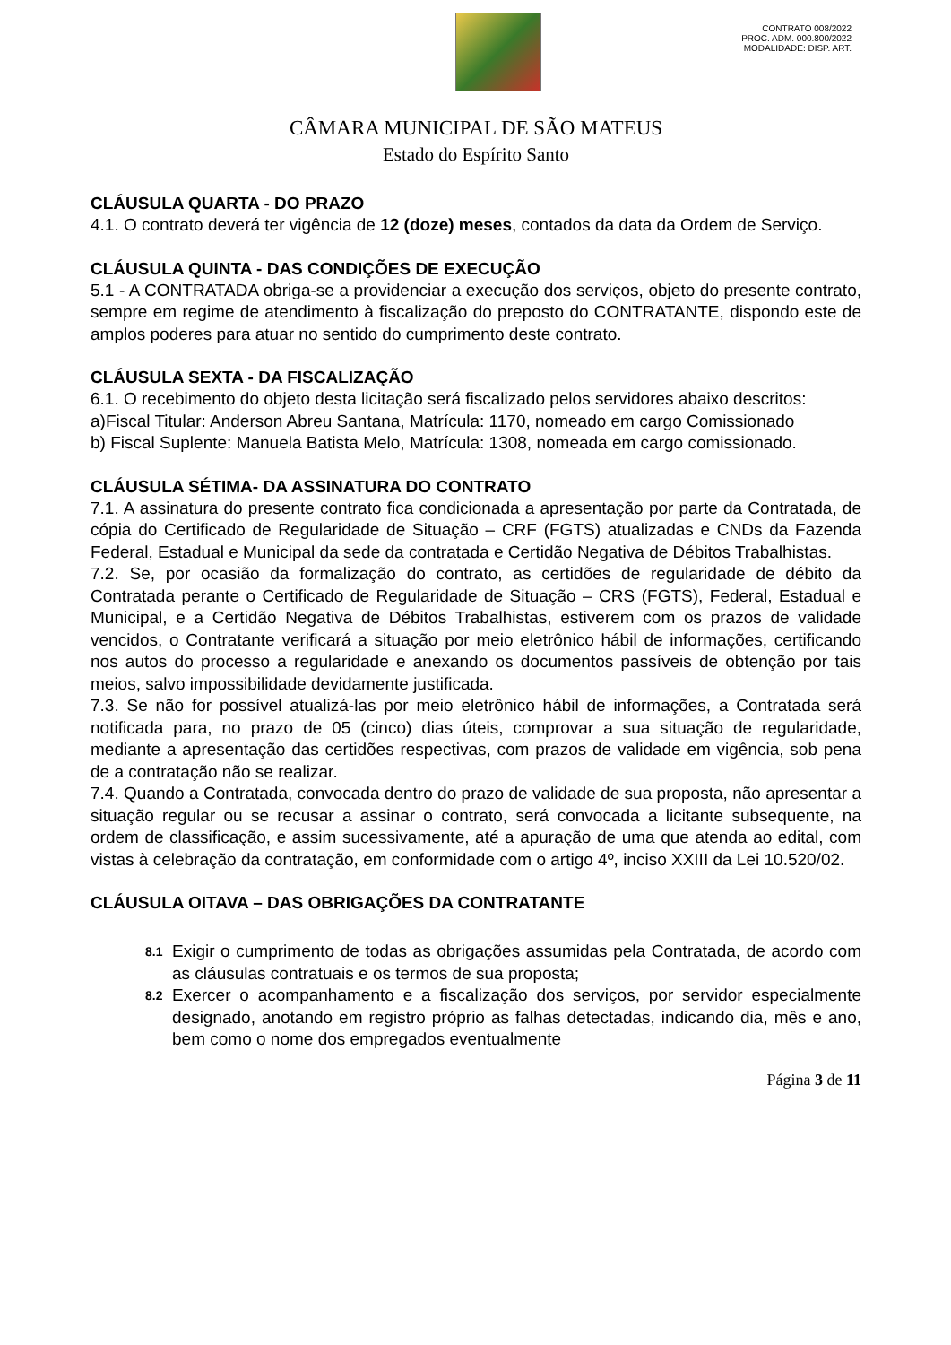CONTRATO 008/2022
PROC. ADM. 000.800/2022
MODALIDADE: DISP. ART.
CÂMARA MUNICIPAL DE SÃO MATEUS
Estado do Espírito Santo
CLÁUSULA QUARTA - DO PRAZO
4.1. O contrato deverá ter vigência de 12 (doze) meses, contados da data da Ordem de Serviço.
CLÁUSULA QUINTA - DAS CONDIÇÕES DE EXECUÇÃO
5.1 - A CONTRATADA obriga-se a providenciar a execução dos serviços, objeto do presente contrato, sempre em regime de atendimento à fiscalização do preposto do CONTRATANTE, dispondo este de amplos poderes para atuar no sentido do cumprimento deste contrato.
CLÁUSULA SEXTA - DA FISCALIZAÇÃO
6.1. O recebimento do objeto desta licitação será fiscalizado pelos servidores abaixo descritos:
a)Fiscal Titular: Anderson Abreu Santana, Matrícula: 1170, nomeado em cargo Comissionado
b) Fiscal Suplente: Manuela Batista Melo, Matrícula: 1308, nomeada em cargo comissionado.
CLÁUSULA SÉTIMA- DA ASSINATURA DO CONTRATO
7.1. A assinatura do presente contrato fica condicionada a apresentação por parte da Contratada, de cópia do Certificado de Regularidade de Situação – CRF (FGTS) atualizadas e CNDs da Fazenda Federal, Estadual e Municipal da sede da contratada e Certidão Negativa de Débitos Trabalhistas.
7.2. Se, por ocasião da formalização do contrato, as certidões de regularidade de débito da Contratada perante o Certificado de Regularidade de Situação – CRS (FGTS), Federal, Estadual e Municipal, e a Certidão Negativa de Débitos Trabalhistas, estiverem com os prazos de validade vencidos, o Contratante verificará a situação por meio eletrônico hábil de informações, certificando nos autos do processo a regularidade e anexando os documentos passíveis de obtenção por tais meios, salvo impossibilidade devidamente justificada.
7.3. Se não for possível atualizá-las por meio eletrônico hábil de informações, a Contratada será notificada para, no prazo de 05 (cinco) dias úteis, comprovar a sua situação de regularidade, mediante a apresentação das certidões respectivas, com prazos de validade em vigência, sob pena de a contratação não se realizar.
7.4. Quando a Contratada, convocada dentro do prazo de validade de sua proposta, não apresentar a situação regular ou se recusar a assinar o contrato, será convocada a licitante subsequente, na ordem de classificação, e assim sucessivamente, até a apuração de uma que atenda ao edital, com vistas à celebração da contratação, em conformidade com o artigo 4º, inciso XXIII da Lei 10.520/02.
CLÁUSULA OITAVA – DAS OBRIGAÇÕES DA CONTRATANTE
8.1 Exigir o cumprimento de todas as obrigações assumidas pela Contratada, de acordo com as cláusulas contratuais e os termos de sua proposta;
8.2 Exercer o acompanhamento e a fiscalização dos serviços, por servidor especialmente designado, anotando em registro próprio as falhas detectadas, indicando dia, mês e ano, bem como o nome dos empregados eventualmente
Página 3 de 11